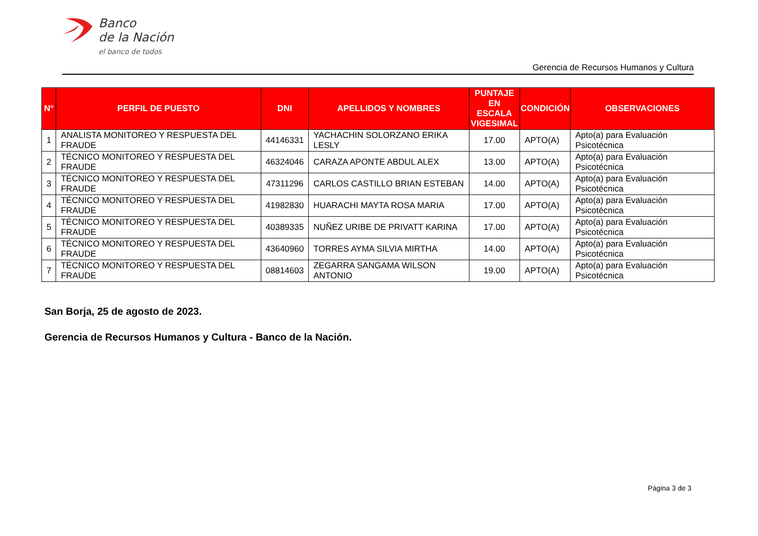Banco
de la Nación
el banco de todos
Gerencia de Recursos Humanos y Cultura
| N° | PERFIL DE PUESTO | DNI | APELLIDOS Y NOMBRES | PUNTAJE EN ESCALA VIGESIMAL | CONDICIÓN | OBSERVACIONES |
| --- | --- | --- | --- | --- | --- | --- |
| 1 | ANALISTA MONITOREO Y RESPUESTA DEL FRAUDE | 44146331 | YACHACHIN SOLORZANO ERIKA LESLY | 17.00 | APTO(A) | Apto(a) para Evaluación Psicotécnica |
| 2 | TÉCNICO MONITOREO Y RESPUESTA DEL FRAUDE | 46324046 | CARAZA APONTE ABDUL ALEX | 13.00 | APTO(A) | Apto(a) para Evaluación Psicotécnica |
| 3 | TÉCNICO MONITOREO Y RESPUESTA DEL FRAUDE | 47311296 | CARLOS CASTILLO BRIAN ESTEBAN | 14.00 | APTO(A) | Apto(a) para Evaluación Psicotécnica |
| 4 | TÉCNICO MONITOREO Y RESPUESTA DEL FRAUDE | 41982830 | HUARACHI MAYTA ROSA MARIA | 17.00 | APTO(A) | Apto(a) para Evaluación Psicotécnica |
| 5 | TÉCNICO MONITOREO Y RESPUESTA DEL FRAUDE | 40389335 | NUÑEZ URIBE DE PRIVATT KARINA | 17.00 | APTO(A) | Apto(a) para Evaluación Psicotécnica |
| 6 | TÉCNICO MONITOREO Y RESPUESTA DEL FRAUDE | 43640960 | TORRES AYMA SILVIA MIRTHA | 14.00 | APTO(A) | Apto(a) para Evaluación Psicotécnica |
| 7 | TÉCNICO MONITOREO Y RESPUESTA DEL FRAUDE | 08814603 | ZEGARRA SANGAMA WILSON ANTONIO | 19.00 | APTO(A) | Apto(a) para Evaluación Psicotécnica |
San Borja, 25 de agosto de 2023.
Gerencia de Recursos Humanos y Cultura - Banco de la Nación.
Página 3 de 3